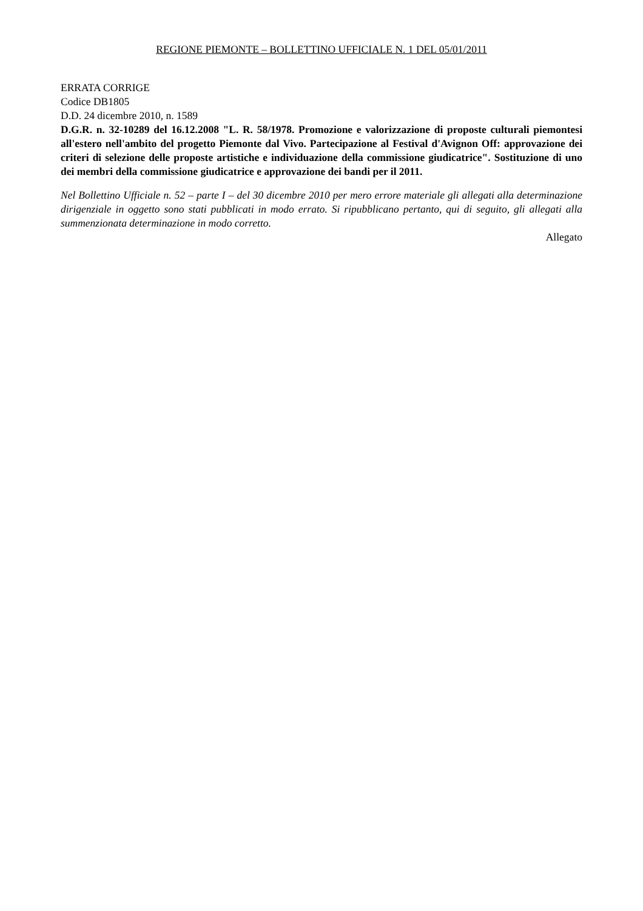REGIONE PIEMONTE – BOLLETTINO UFFICIALE N. 1 DEL 05/01/2011
ERRATA CORRIGE
Codice DB1805
D.D. 24 dicembre 2010, n. 1589
D.G.R. n. 32-10289 del 16.12.2008 "L. R. 58/1978. Promozione e valorizzazione di proposte culturali piemontesi all'estero nell'ambito del progetto Piemonte dal Vivo. Partecipazione al Festival d'Avignon Off: approvazione dei criteri di selezione delle proposte artistiche e individuazione della commissione giudicatrice". Sostituzione di uno dei membri della commissione giudicatrice e approvazione dei bandi per il 2011.
Nel Bollettino Ufficiale n. 52 – parte I – del 30 dicembre 2010 per mero errore materiale gli allegati alla determinazione dirigenziale in oggetto sono stati pubblicati in modo errato. Si ripubblicano pertanto, qui di seguito, gli allegati alla summenzionata determinazione in modo corretto.
Allegato